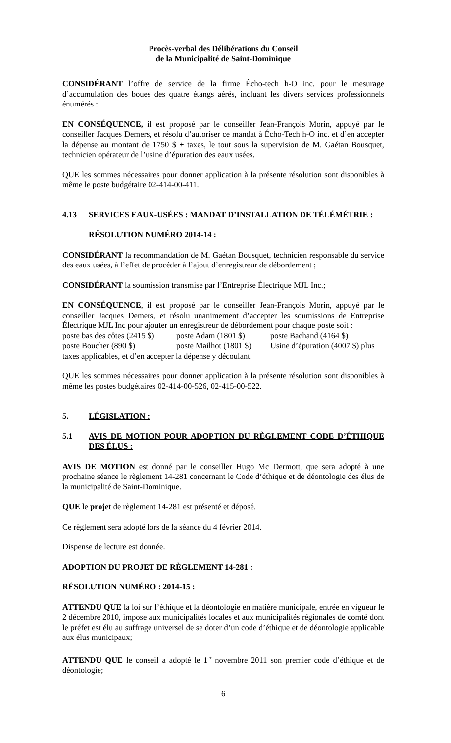Procès-verbal des Délibérations du Conseil
de la Municipalité de Saint-Dominique
CONSIDÉRANT l’offre de service de la firme Écho-tech h-O inc. pour le mesurage d’accumulation des boues des quatre étangs aérés, incluant les divers services professionnels énumérés :
EN CONSÉQUENCE, il est proposé par le conseiller Jean-François Morin, appuyé par le conseiller Jacques Demers, et résolu d’autoriser ce mandat à Écho-Tech h-O inc. et d’en accepter la dépense au montant de 1750 $ + taxes, le tout sous la supervision de M. Gaétan Bousquet, technicien opérateur de l’usine d’épuration des eaux usées.
QUE les sommes nécessaires pour donner application à la présente résolution sont disponibles à même le poste budgétaire 02-414-00-411.
4.13 SERVICES EAUX-USÉES : MANDAT D’INSTALLATION DE TÉLÉMÉTRIE :
RÉSOLUTION NUMÉRO 2014-14 :
CONSIDÉRANT la recommandation de M. Gaétan Bousquet, technicien responsable du service des eaux usées, à l’effet de procéder à l’ajout d’enregistreur de débordement ;
CONSIDÉRANT la soumission transmise par l’Entreprise Électrique MJL Inc.;
EN CONSÉQUENCE, il est proposé par le conseiller Jean-François Morin, appuyé par le conseiller Jacques Demers, et résolu unanimement d’accepter les soumissions de Entreprise Électrique MJL Inc pour ajouter un enregistreur de débordement pour chaque poste soit :
poste bas des côtes (2415 $) poste Adam (1801 $) poste Bachand (4164 $) poste Boucher (890 $) poste Mailhot (1801 $) Usine d’épuration (4007 $) plus
taxes applicables, et d’en accepter la dépense y découlant.
QUE les sommes nécessaires pour donner application à la présente résolution sont disponibles à même les postes budgétaires 02-414-00-526, 02-415-00-522.
5. LÉGISLATION :
5.1 AVIS DE MOTION POUR ADOPTION DU RÈGLEMENT CODE D’ÉTHIQUE DES ÉLUS :
AVIS DE MOTION est donné par le conseiller Hugo Mc Dermott, que sera adopté à une prochaine séance le règlement 14-281 concernant le Code d’éthique et de déontologie des élus de la municipalité de Saint-Dominique.
QUE le projet de règlement 14-281 est présenté et déposé.
Ce règlement sera adopté lors de la séance du 4 février 2014.
Dispense de lecture est donnée.
ADOPTION DU PROJET DE RÈGLEMENT 14-281 :
RÉSOLUTION NUMÉRO : 2014-15 :
ATTENDU QUE la loi sur l’éthique et la déontologie en matière municipale, entrée en vigueur le 2 décembre 2010, impose aux municipalités locales et aux municipalités régionales de comté dont le préfet est élu au suffrage universel de se doter d’un code d’éthique et de déontologie applicable aux élus municipaux;
ATTENDU QUE le conseil a adopté le 1<sup>er</sup> novembre 2011 son premier code d’éthique et de déontologie;
6